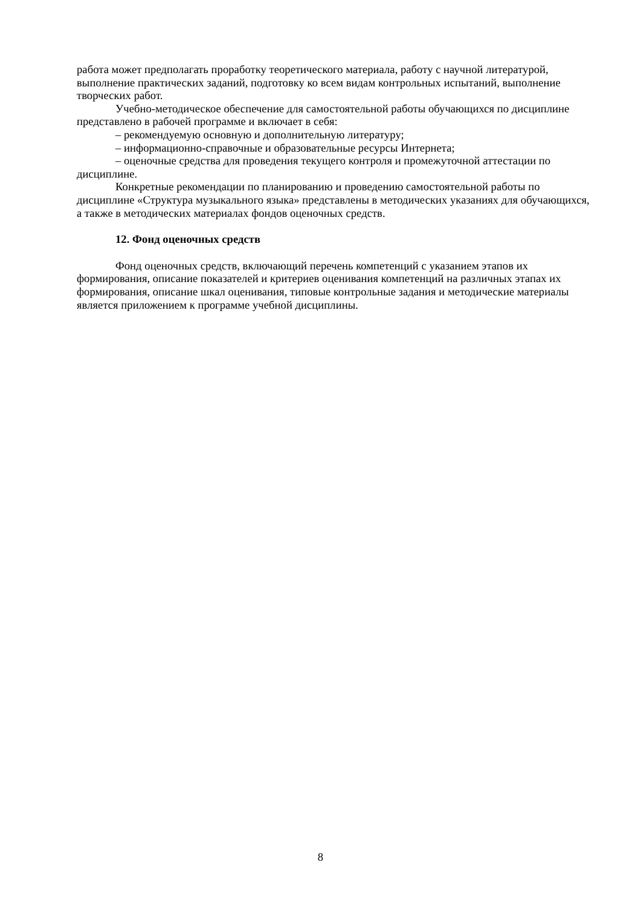работа может предполагать проработку теоретического материала, работу с научной литературой, выполнение практических заданий, подготовку ко всем видам контрольных испытаний, выполнение творческих работ.
Учебно-методическое обеспечение для самостоятельной работы обучающихся по дисциплине представлено в рабочей программе и включает в себя:
– рекомендуемую основную и дополнительную литературу;
– информационно-справочные и образовательные ресурсы Интернета;
– оценочные средства для проведения текущего контроля и промежуточной аттестации по дисциплине.
Конкретные рекомендации по планированию и проведению самостоятельной работы по дисциплине «Структура музыкального языка» представлены в методических указаниях для обучающихся, а также в методических материалах фондов оценочных средств.
12. Фонд оценочных средств
Фонд оценочных средств, включающий перечень компетенций с указанием этапов их формирования, описание показателей и критериев оценивания компетенций на различных этапах их формирования, описание шкал оценивания, типовые контрольные задания и методические материалы является приложением к программе учебной дисциплины.
8